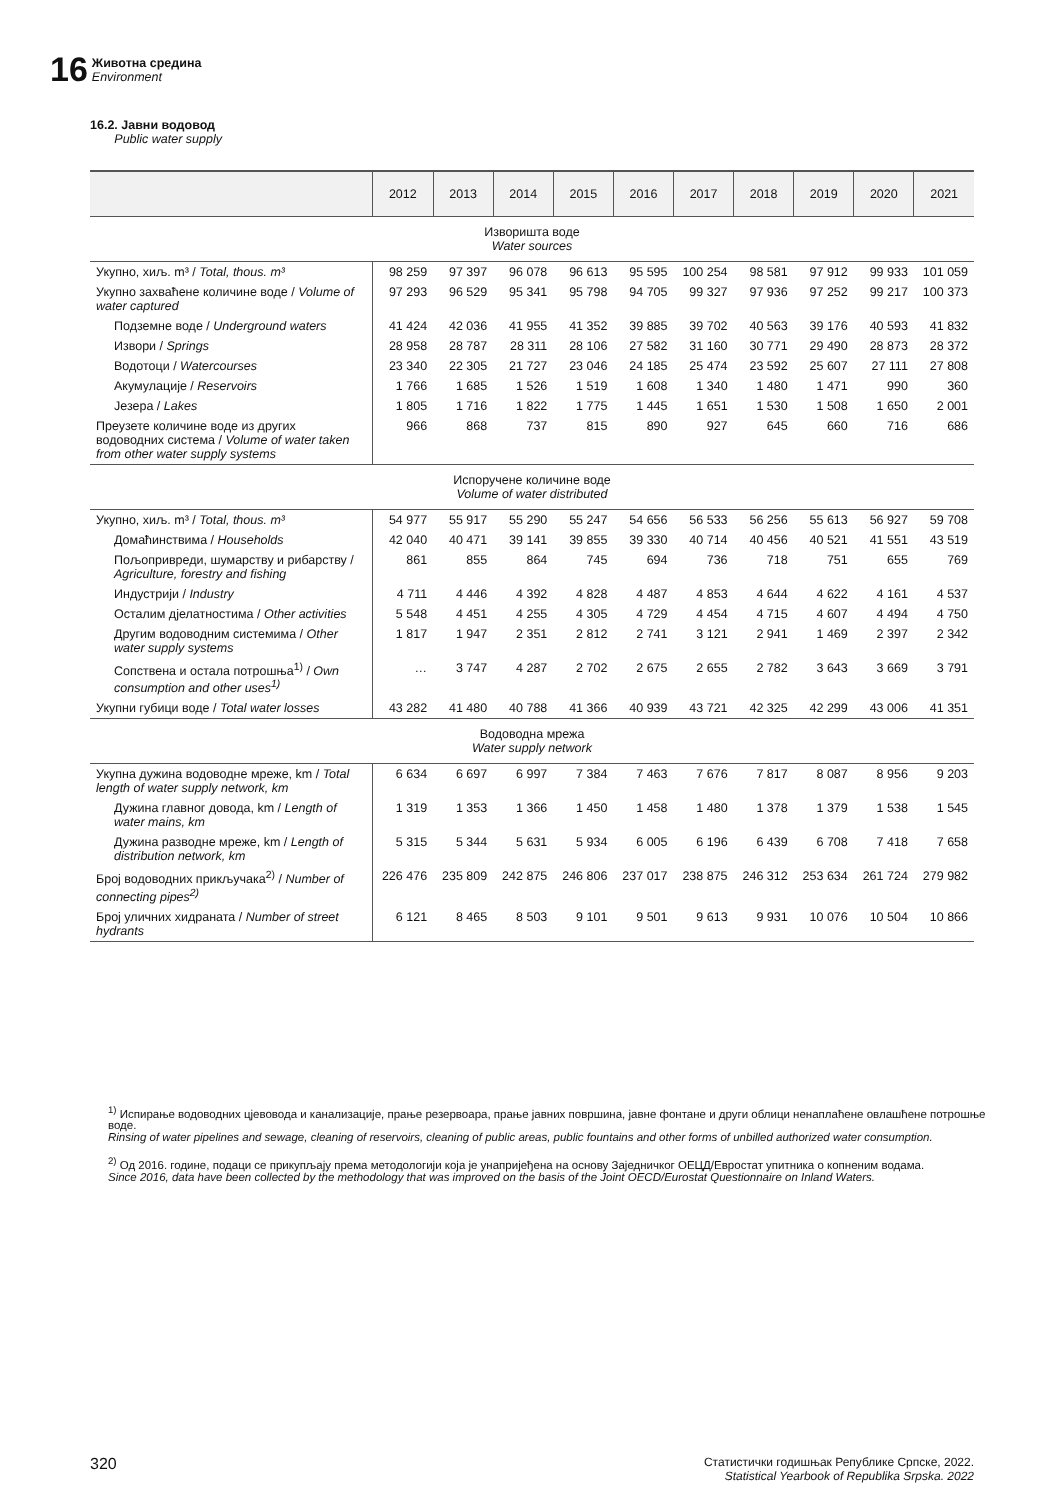16 Животна средина
Environment
16.2. Јавни водовод
Public water supply
| | 2012 | 2013 | 2014 | 2015 | 2016 | 2017 | 2018 | 2019 | 2020 | 2021 |
| --- | --- | --- | --- | --- | --- | --- | --- | --- | --- | --- |
| Изворишта воде Water sources | | | | | | | | | | |
| Укупно, хиљ. m³ / Total, thous. m³ | 98 259 | 97 397 | 96 078 | 96 613 | 95 595 | 100 254 | 98 581 | 97 912 | 99 933 | 101 059 |
| Укупно захваћене количине воде / Volume of water captured | 97 293 | 96 529 | 95 341 | 95 798 | 94 705 | 99 327 | 97 936 | 97 252 | 99 217 | 100 373 |
| Подземне воде / Underground waters | 41 424 | 42 036 | 41 955 | 41 352 | 39 885 | 39 702 | 40 563 | 39 176 | 40 593 | 41 832 |
| Извори / Springs | 28 958 | 28 787 | 28 311 | 28 106 | 27 582 | 31 160 | 30 771 | 29 490 | 28 873 | 28 372 |
| Водотоци / Watercourses | 23 340 | 22 305 | 21 727 | 23 046 | 24 185 | 25 474 | 23 592 | 25 607 | 27 111 | 27 808 |
| Акумулације / Reservoirs | 1 766 | 1 685 | 1 526 | 1 519 | 1 608 | 1 340 | 1 480 | 1 471 | 990 | 360 |
| Језера / Lakes | 1 805 | 1 716 | 1 822 | 1 775 | 1 445 | 1 651 | 1 530 | 1 508 | 1 650 | 2 001 |
| Преузете количине воде из других водоводних система / Volume of water taken from other water supply systems | 966 | 868 | 737 | 815 | 890 | 927 | 645 | 660 | 716 | 686 |
| Испоручене количине воде Volume of water distributed | | | | | | | | | | |
| Укупно, хиљ. m³ / Total, thous. m³ | 54 977 | 55 917 | 55 290 | 55 247 | 54 656 | 56 533 | 56 256 | 55 613 | 56 927 | 59 708 |
| Домаћинствима / Households | 42 040 | 40 471 | 39 141 | 39 855 | 39 330 | 40 714 | 40 456 | 40 521 | 41 551 | 43 519 |
| Пољопривреди, шумарству и рибарству / Agriculture, forestry and fishing | 861 | 855 | 864 | 745 | 694 | 736 | 718 | 751 | 655 | 769 |
| Индустрији / Industry | 4 711 | 4 446 | 4 392 | 4 828 | 4 487 | 4 853 | 4 644 | 4 622 | 4 161 | 4 537 |
| Осталим дјелатностима / Other activities | 5 548 | 4 451 | 4 255 | 4 305 | 4 729 | 4 454 | 4 715 | 4 607 | 4 494 | 4 750 |
| Другим водоводним системима / Other water supply systems | 1 817 | 1 947 | 2 351 | 2 812 | 2 741 | 3 121 | 2 941 | 1 469 | 2 397 | 2 342 |
| Сопствена и остала потрошња<sup>1)</sup> / Own consumption and other uses<sup>1)</sup> | … | 3 747 | 4 287 | 2 702 | 2 675 | 2 655 | 2 782 | 3 643 | 3 669 | 3 791 |
| Укупни губици воде / Total water losses | 43 282 | 41 480 | 40 788 | 41 366 | 40 939 | 43 721 | 42 325 | 42 299 | 43 006 | 41 351 |
| Водоводна мрежа Water supply network | | | | | | | | | | |
| Укупна дужина водоводне мреже, km / Total length of water supply network, km | 6 634 | 6 697 | 6 997 | 7 384 | 7 463 | 7 676 | 7 817 | 8 087 | 8 956 | 9 203 |
| Дужина главног довода, km / Length of water mains, km | 1 319 | 1 353 | 1 366 | 1 450 | 1 458 | 1 480 | 1 378 | 1 379 | 1 538 | 1 545 |
| Дужина разводне мреже, km / Length of distribution network, km | 5 315 | 5 344 | 5 631 | 5 934 | 6 005 | 6 196 | 6 439 | 6 708 | 7 418 | 7 658 |
| Број водоводних прикључака<sup>2)</sup> / Number of connecting pipes<sup>2)</sup> | 226 476 | 235 809 | 242 875 | 246 806 | 237 017 | 238 875 | 246 312 | 253 634 | 261 724 | 279 982 |
| Број уличних хидраната / Number of street hydrants | 6 121 | 8 465 | 8 503 | 9 101 | 9 501 | 9 613 | 9 931 | 10 076 | 10 504 | 10 866 |
<sup>1)</sup> Испирање водоводних цјевовода и канализације, прање резервоара, прање јавних површина, јавне фонтане и други облици ненаплаћене овлашћене потрошње воде.
Rinsing of water pipelines and sewage, cleaning of reservoirs, cleaning of public areas, public fountains and other forms of unbilled authorized water consumption.
<sup>2)</sup> Од 2016. године, подаци се прикупљају према методологији која је унапријеђена на основу Заједничког ОЕЦД/Евростат упитника о копненим водама.
Since 2016, data have been collected by the methodology that was improved on the basis of the Joint OECD/Eurostat Questionnaire on Inland Waters.
320 Статистички годишњак Републике Српске, 2022.
Statistical Yearbook of Republika Srpska. 2022